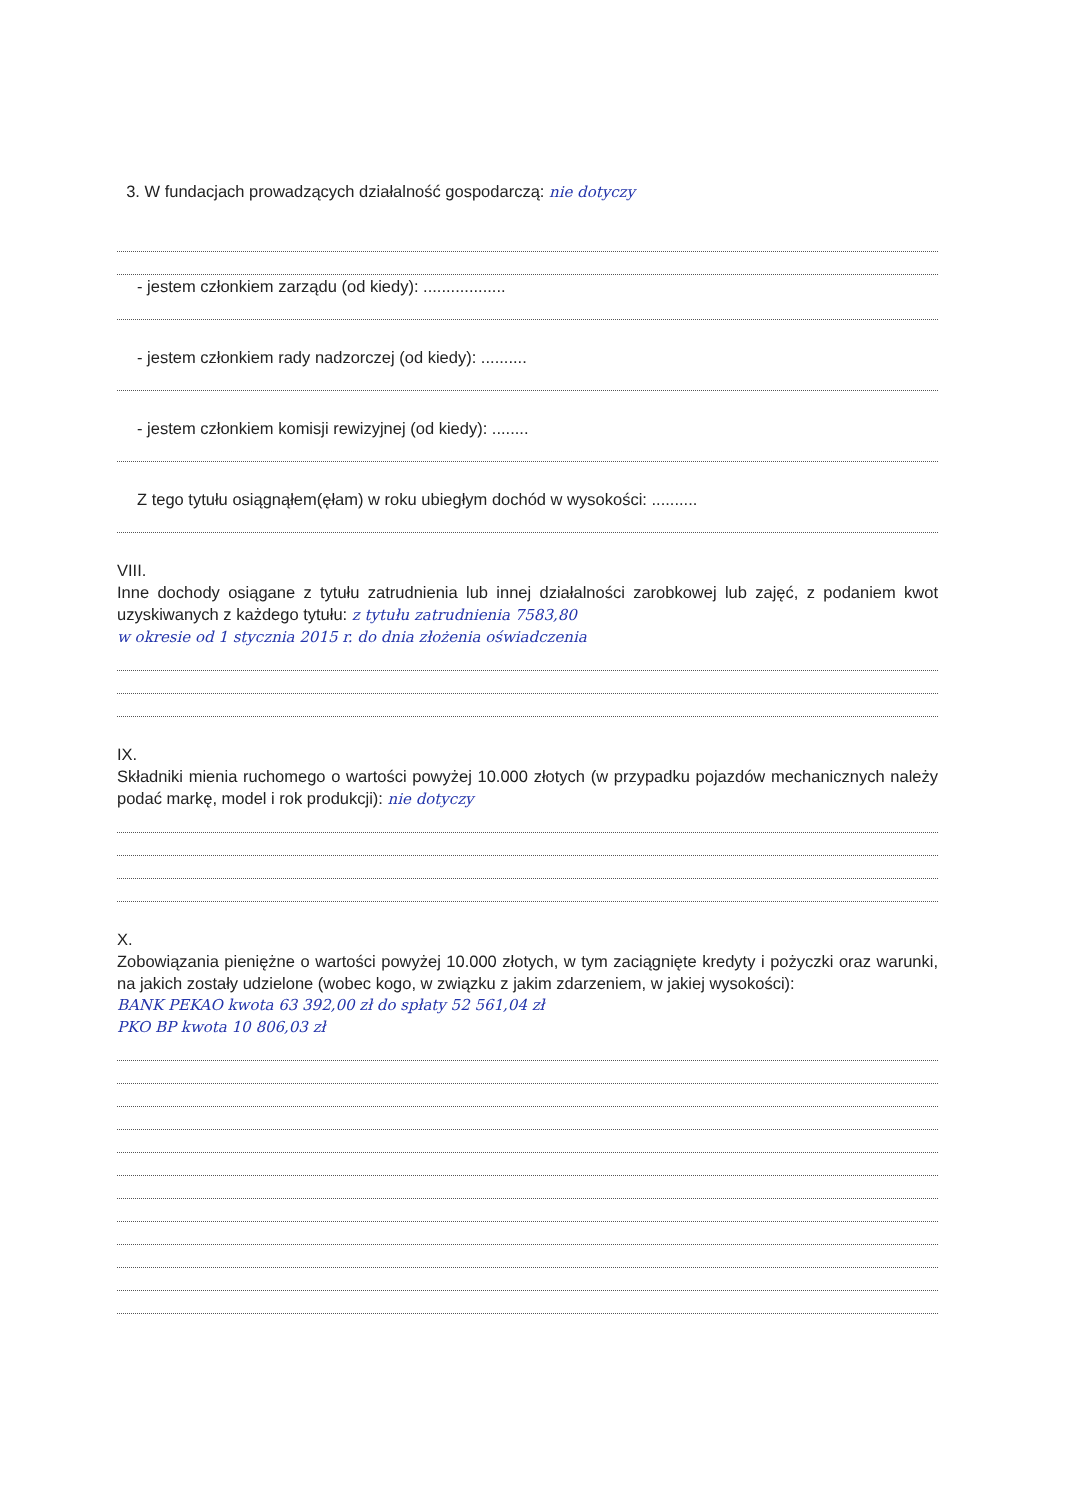3. W fundacjach prowadzących działalność gospodarczą: nie dotyczy
- jestem członkiem zarządu (od kiedy): ..................
- jestem członkiem rady nadzorczej (od kiedy): ..........
- jestem członkiem komisji rewizyjnej (od kiedy): ........
Z tego tytułu osiągnąłem(ęłam) w roku ubiegłym dochód w wysokości: ..........
VIII.
Inne dochody osiągane z tytułu zatrudnienia lub innej działalności zarobkowej lub zajęć, z podaniem kwot uzyskiwanych z każdego tytułu: z tytułu zatrudnienia 7583,80
w okresie od 1 stycznia 2015 r. do dnia złożenia oświadczenia
IX.
Składniki mienia ruchomego o wartości powyżej 10.000 złotych (w przypadku pojazdów mechanicznych należy podać markę, model i rok produkcji): nie dotyczy
X.
Zobowiązania pieniężne o wartości powyżej 10.000 złotych, w tym zaciągnięte kredyty i pożyczki oraz warunki, na jakich zostały udzielone (wobec kogo, w związku z jakim zdarzeniem, w jakiej wysokości):
BANK PEKAO kwota 63 392,00 zł do spłaty 52 561,04 zł
PKO BP kwota 10 806,03 zł